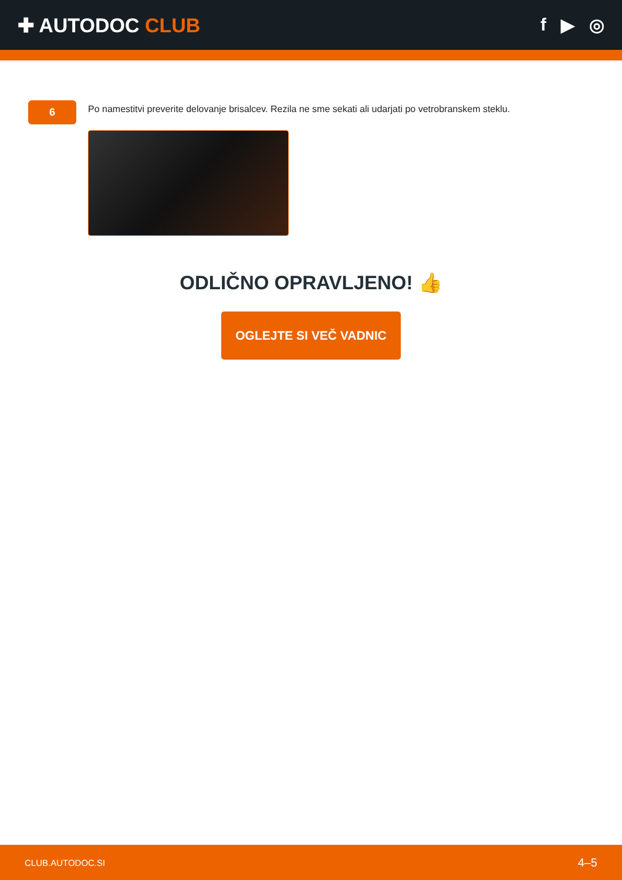✚ AUTODOC CLUB f ▶ ◎
6
Po namestitvi preverite delovanje brisalcev. Rezila ne sme sekati ali udarjati po vetrobranskem steklu.
ODLIČNO OPRAVLJENO! 👍
OGLEJTE SI VEČ VADNIC
CLUB.AUTODOC.SI 4–5